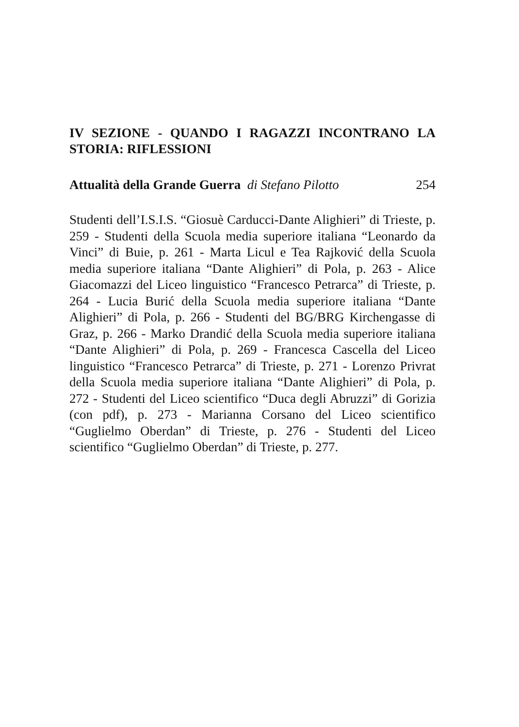IV SEZIONE - QUANDO I RAGAZZI INCONTRANO LA STORIA: RIFLESSIONI
Attualità della Grande Guerra di Stefano Pilotto 254
Studenti dell’I.S.I.S. “Giosuè Carducci-Dante Alighieri” di Trieste, p. 259 - Studenti della Scuola media superiore italiana “Leonardo da Vinci” di Buie, p. 261 - Marta Licul e Tea Rajković della Scuola media superiore italiana “Dante Alighieri” di Pola, p. 263 - Alice Giacomazzi del Liceo linguistico “Francesco Petrarca” di Trieste, p. 264 - Lucia Burić della Scuola media superiore italiana “Dante Alighieri” di Pola, p. 266 - Studenti del BG/BRG Kirchengasse di Graz, p. 266 - Marko Drandić della Scuola media superiore italiana “Dante Alighieri” di Pola, p. 269 - Francesca Cascella del Liceo linguistico “Francesco Petrarca” di Trieste, p. 271 - Lorenzo Privrat della Scuola media superiore italiana “Dante Alighieri” di Pola, p. 272 - Studenti del Liceo scientifico “Duca degli Abruzzi” di Gorizia (con pdf), p. 273 - Marianna Corsano del Liceo scientifico “Guglielmo Oberdan” di Trieste, p. 276 - Studenti del Liceo scientifico “Guglielmo Oberdan” di Trieste, p. 277.